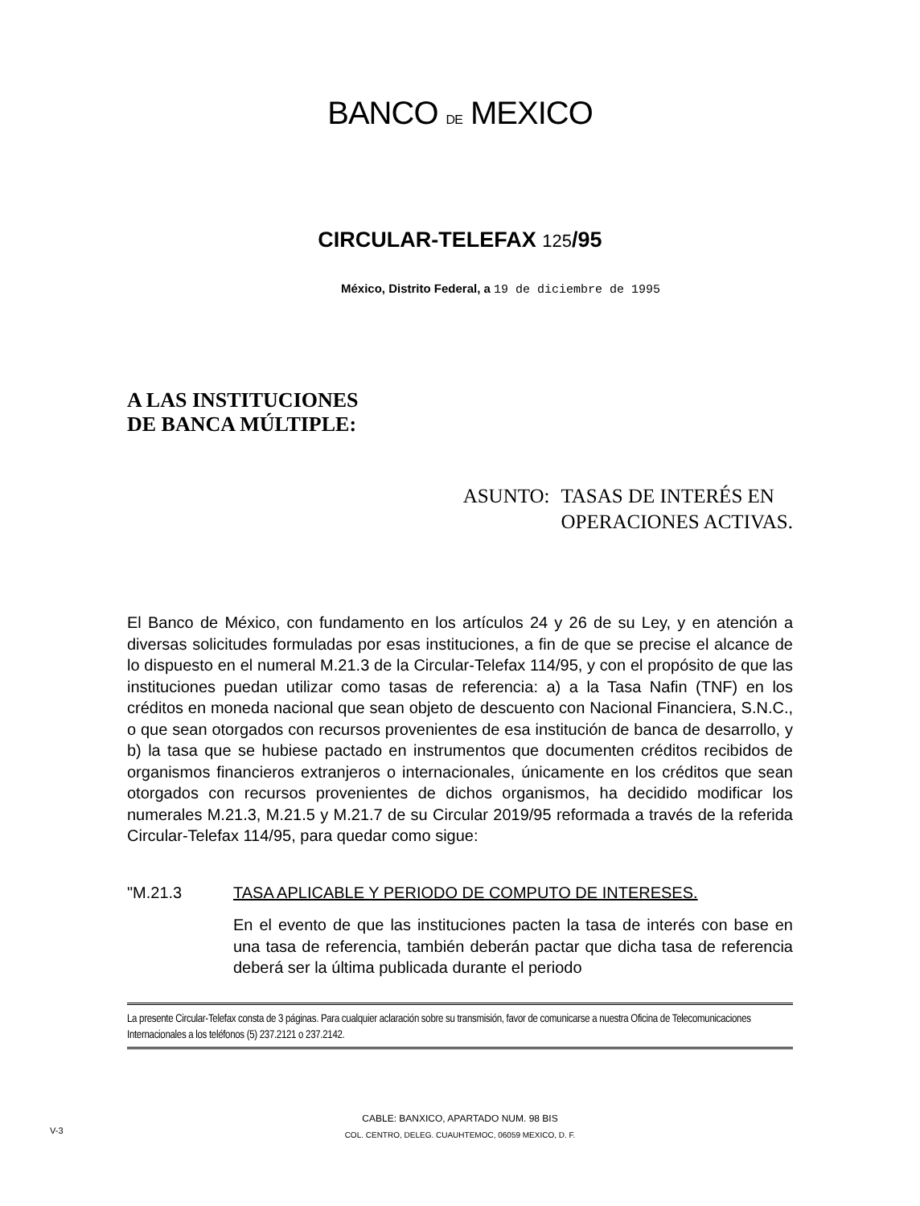BANCO DE MEXICO
CIRCULAR-TELEFAX 125/95
México, Distrito Federal, a 19 de diciembre de 1995
A LAS INSTITUCIONES
DE BANCA MÚLTIPLE:
ASUNTO: TASAS DE INTERÉS EN
OPERACIONES ACTIVAS.
El Banco de México, con fundamento en los artículos 24 y 26 de su Ley, y en atención a diversas solicitudes formuladas por esas instituciones, a fin de que se precise el alcance de lo dispuesto en el numeral M.21.3 de la Circular-Telefax 114/95, y con el propósito de que las instituciones puedan utilizar como tasas de referencia: a) a la Tasa Nafin (TNF) en los créditos en moneda nacional que sean objeto de descuento con Nacional Financiera, S.N.C., o que sean otorgados con recursos provenientes de esa institución de banca de desarrollo, y b) la tasa que se hubiese pactado en instrumentos que documenten créditos recibidos de organismos financieros extranjeros o internacionales, únicamente en los créditos que sean otorgados con recursos provenientes de dichos organismos, ha decidido modificar los numerales M.21.3, M.21.5 y M.21.7 de su Circular 2019/95 reformada a través de la referida Circular-Telefax 114/95, para quedar como sigue:
"M.21.3 TASA APLICABLE Y PERIODO DE COMPUTO DE INTERESES.
En el evento de que las instituciones pacten la tasa de interés con base en una tasa de referencia, también deberán pactar que dicha tasa de referencia deberá ser la última publicada durante el periodo
La presente Circular-Telefax consta de 3 páginas. Para cualquier aclaración sobre su transmisión, favor de comunicarse a nuestra Oficina de Telecomunicaciones Internacionales a los teléfonos (5) 237.2121 o 237.2142.
CABLE: BANXICO, APARTADO NUM. 98 BIS
COL. CENTRO, DELEG. CUAUHTEMOC, 06059 MEXICO, D. F.
V-3